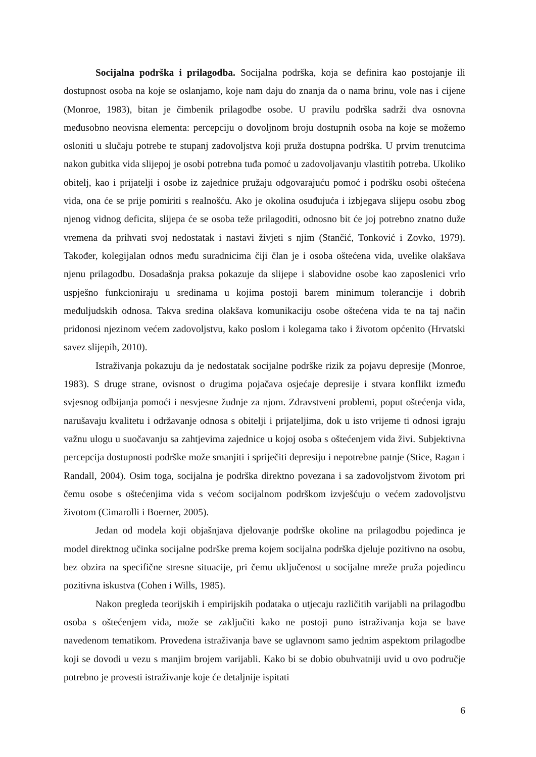Socijalna podrška i prilagodba. Socijalna podrška, koja se definira kao postojanje ili dostupnost osoba na koje se oslanjamo, koje nam daju do znanja da o nama brinu, vole nas i cijene (Monroe, 1983), bitan je čimbenik prilagodbe osobe. U pravilu podrška sadrži dva osnovna međusobno neovisna elementa: percepciju o dovoljnom broju dostupnih osoba na koje se možemo osloniti u slučaju potrebe te stupanj zadovoljstva koji pruža dostupna podrška. U prvim trenutcima nakon gubitka vida slijepoj je osobi potrebna tuđa pomoć u zadovoljavanju vlastitih potreba. Ukoliko obitelj, kao i prijatelji i osobe iz zajednice pružaju odgovarajuću pomoć i podršku osobi oštećena vida, ona će se prije pomiriti s realnošću. Ako je okolina osuđujuća i izbjegava slijepu osobu zbog njenog vidnog deficita, slijepa će se osoba teže prilagoditi, odnosno bit će joj potrebno znatno duže vremena da prihvati svoj nedostatak i nastavi živjeti s njim (Stančić, Tonković i Zovko, 1979). Također, kolegijalan odnos među suradnicima čiji član je i osoba oštećena vida, uvelike olakšava njenu prilagodbu. Dosadašnja praksa pokazuje da slijepe i slabovidne osobe kao zaposlenici vrlo uspješno funkcioniraju u sredinama u kojima postoji barem minimum tolerancije i dobrih međuljudskih odnosa. Takva sredina olakšava komunikaciju osobe oštećena vida te na taj način pridonosi njezinom većem zadovoljstvu, kako poslom i kolegama tako i životom općenito (Hrvatski savez slijepih, 2010).
Istraživanja pokazuju da je nedostatak socijalne podrške rizik za pojavu depresije (Monroe, 1983). S druge strane, ovisnost o drugima pojačava osjećaje depresije i stvara konflikt između svjesnog odbijanja pomoći i nesvjesne žudnje za njom. Zdravstveni problemi, poput oštećenja vida, narušavaju kvalitetu i održavanje odnosa s obitelji i prijateljima, dok u isto vrijeme ti odnosi igraju važnu ulogu u suočavanju sa zahtjevima zajednice u kojoj osoba s oštećenjem vida živi. Subjektivna percepcija dostupnosti podrške može smanjiti i spriječiti depresiju i nepotrebne patnje (Stice, Ragan i Randall, 2004). Osim toga, socijalna je podrška direktno povezana i sa zadovoljstvom životom pri čemu osobe s oštećenjima vida s većom socijalnom podrškom izvješćuju o većem zadovoljstvu životom (Cimarolli i Boerner, 2005).
Jedan od modela koji objašnjava djelovanje podrške okoline na prilagodbu pojedinca je model direktnog učinka socijalne podrške prema kojem socijalna podrška djeluje pozitivno na osobu, bez obzira na specifične stresne situacije, pri čemu uključenost u socijalne mreže pruža pojedincu pozitivna iskustva (Cohen i Wills, 1985).
Nakon pregleda teorijskih i empirijskih podataka o utjecaju različitih varijabli na prilagodbu osoba s oštećenjem vida, može se zaključiti kako ne postoji puno istraživanja koja se bave navedenom tematikom. Provedena istraživanja bave se uglavnom samo jednim aspektom prilagodbe koji se dovodi u vezu s manjim brojem varijabli. Kako bi se dobio obuhvatniji uvid u ovo područje potrebno je provesti istraživanje koje će detaljnije ispitati
6